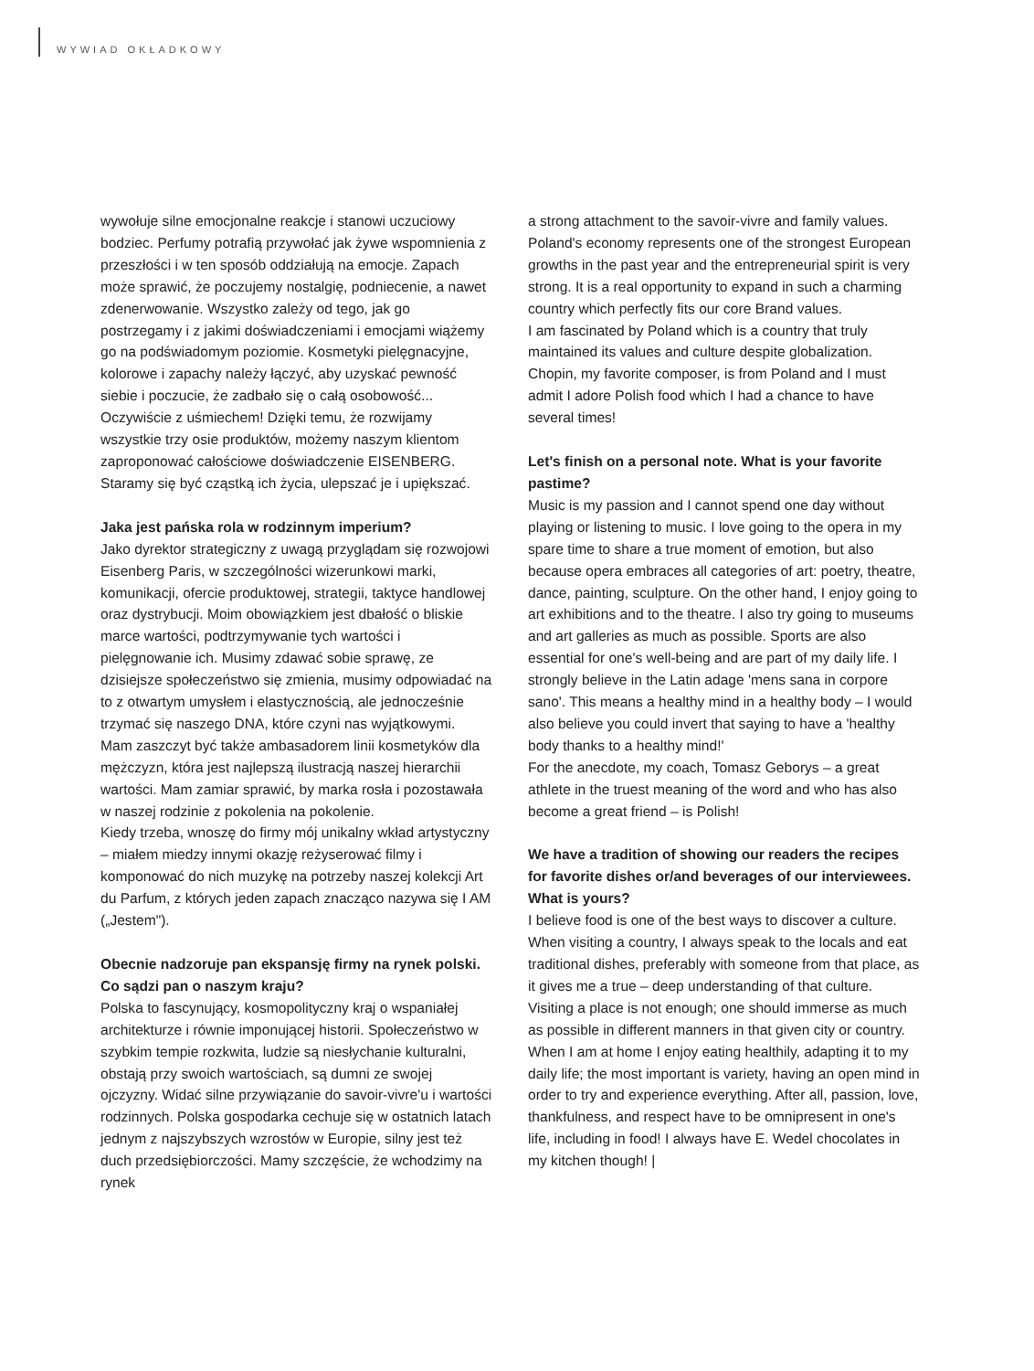WYWIAD OKŁADKOWY
wywołuje silne emocjonalne reakcje i stanowi uczuciowy bodziec. Perfumy potrafią przywołać jak żywe wspomnienia z przeszłości i w ten sposób oddziałują na emocje. Zapach może sprawić, że poczujemy nostalgię, podniecenie, a nawet zdenerwowanie. Wszystko zależy od tego, jak go postrzegamy i z jakimi doświadczeniami i emocjami wiążemy go na podświadomym poziomie. Kosmetyki pielęgnacyjne, kolorowe i zapachy należy łączyć, aby uzyskać pewność siebie i poczucie, że zadbało się o całą osobowość... Oczywiście z uśmiechem! Dzięki temu, że rozwijamy wszystkie trzy osie produktów, możemy naszym klientom zaproponować całościowe doświadczenie EISENBERG. Staramy się być cząstką ich życia, ulepszać je i upiększać.
Jaka jest pańska rola w rodzinnym imperium?
Jako dyrektor strategiczny z uwagą przyglądam się rozwojowi Eisenberg Paris, w szczególności wizerunkowi marki, komunikacji, ofercie produktowej, strategii, taktyce handlowej oraz dystrybucji. Moim obowiązkiem jest dbałość o bliskie marce wartości, podtrzymywanie tych wartości i pielęgnowanie ich. Musimy zdawać sobie sprawę, ze dzisiejsze społeczeństwo się zmienia, musimy odpowiadać na to z otwartym umysłem i elastycznością, ale jednocześnie trzymać się naszego DNA, które czyni nas wyjątkowymi.
Mam zaszczyt być także ambasadorem linii kosmetyków dla mężczyzn, która jest najlepszą ilustracją naszej hierarchii wartości. Mam zamiar sprawić, by marka rosła i pozostawała w naszej rodzinie z pokolenia na pokolenie.
Kiedy trzeba, wnoszę do firmy mój unikalny wkład artystyczny – miałem miedzy innymi okazję reżyserować filmy i komponować do nich muzykę na potrzeby naszej kolekcji Art du Parfum, z których jeden zapach znacząco nazywa się I AM („Jestem").
Obecnie nadzoruje pan ekspansję firmy na rynek polski. Co sądzi pan o naszym kraju?
Polska to fascynujący, kosmopolityczny kraj o wspaniałej architekturze i równie imponującej historii. Społeczeństwo w szybkim tempie rozkwita, ludzie są niesłychanie kulturalni, obstają przy swoich wartościach, są dumni ze swojej ojczyzny. Widać silne przywiązanie do savoir-vivre'u i wartości rodzinnych. Polska gospodarka cechuje się w ostatnich latach jednym z najszybszych wzrostów w Europie, silny jest też duch przedsiębiorczości. Mamy szczęście, że wchodzimy na rynek
a strong attachment to the savoir-vivre and family values. Poland's economy represents one of the strongest European growths in the past year and the entrepreneurial spirit is very strong. It is a real opportunity to expand in such a charming country which perfectly fits our core Brand values.
I am fascinated by Poland which is a country that truly maintained its values and culture despite globalization. Chopin, my favorite composer, is from Poland and I must admit I adore Polish food which I had a chance to have several times!
Let's finish on a personal note. What is your favorite pastime?
Music is my passion and I cannot spend one day without playing or listening to music. I love going to the opera in my spare time to share a true moment of emotion, but also because opera embraces all categories of art: poetry, theatre, dance, painting, sculpture. On the other hand, I enjoy going to art exhibitions and to the theatre. I also try going to museums and art galleries as much as possible. Sports are also essential for one's well-being and are part of my daily life. I strongly believe in the Latin adage 'mens sana in corpore sano'. This means a healthy mind in a healthy body – I would also believe you could invert that saying to have a 'healthy body thanks to a healthy mind!'
For the anecdote, my coach, Tomasz Geborys – a great athlete in the truest meaning of the word and who has also become a great friend – is Polish!
We have a tradition of showing our readers the recipes for favorite dishes or/and beverages of our interviewees. What is yours?
I believe food is one of the best ways to discover a culture. When visiting a country, I always speak to the locals and eat traditional dishes, preferably with someone from that place, as it gives me a true – deep understanding of that culture. Visiting a place is not enough; one should immerse as much as possible in different manners in that given city or country. When I am at home I enjoy eating healthily, adapting it to my daily life; the most important is variety, having an open mind in order to try and experience everything. After all, passion, love, thankfulness, and respect have to be omnipresent in one's life, including in food! I always have E. Wedel chocolates in my kitchen though! |